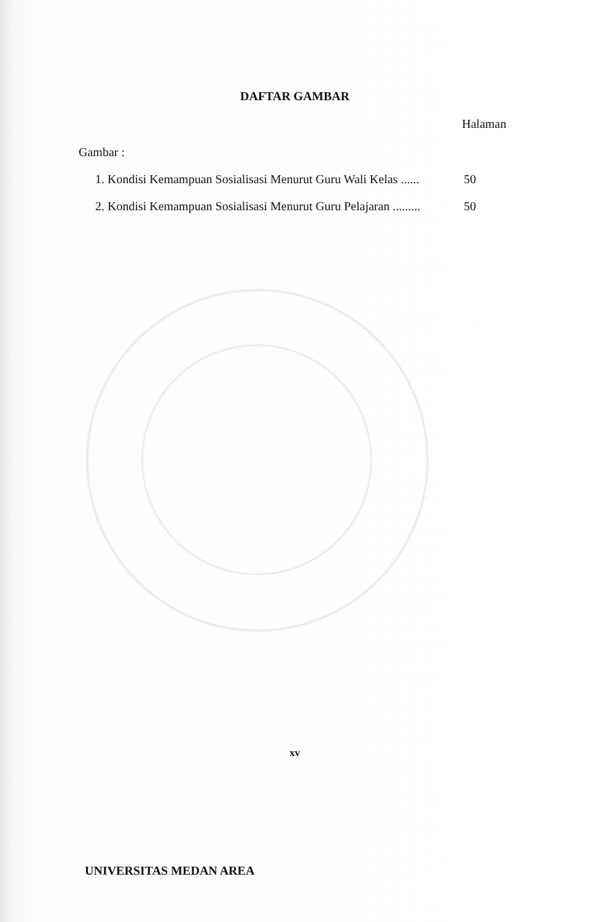DAFTAR GAMBAR
Halaman
Gambar :
1. Kondisi Kemampuan Sosialisasi Menurut Guru Wali Kelas ...... 50
2. Kondisi Kemampuan Sosialisasi Menurut Guru Pelajaran ......... 50
xv
UNIVERSITAS MEDAN AREA